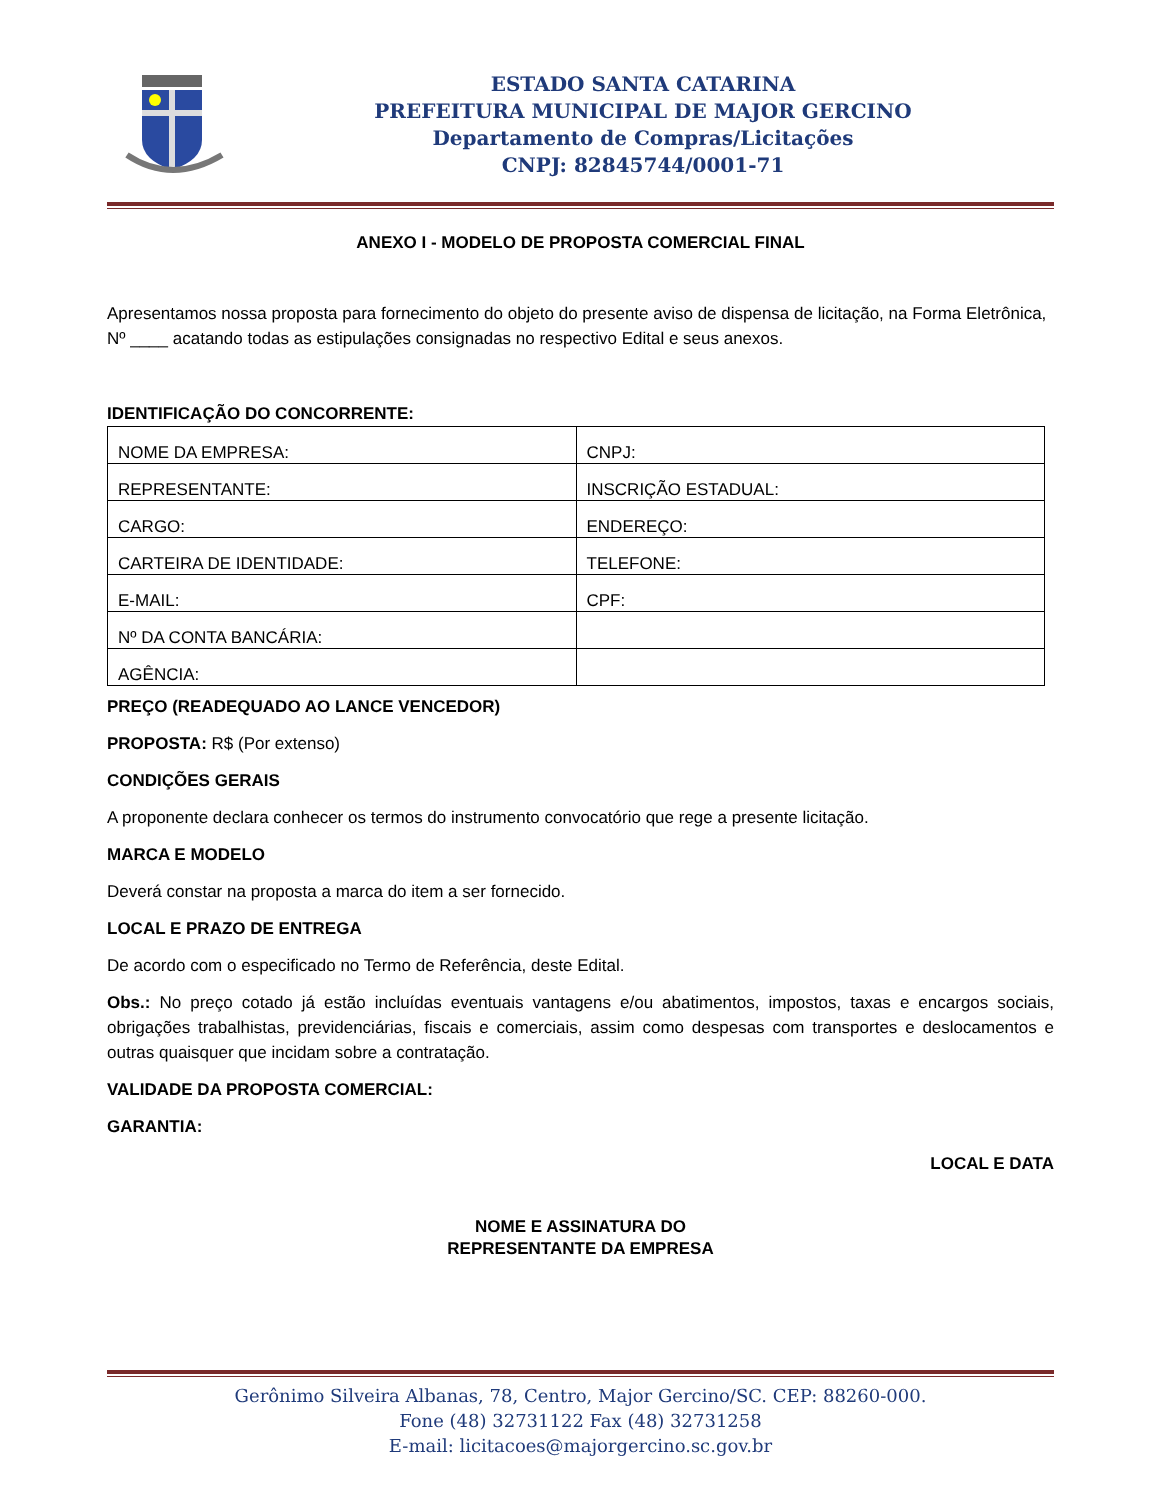ESTADO SANTA CATARINA
PREFEITURA MUNICIPAL DE MAJOR GERCINO
Departamento de Compras/Licitações
CNPJ: 82845744/0001-71
ANEXO I - MODELO DE PROPOSTA COMERCIAL FINAL
Apresentamos nossa proposta para fornecimento do objeto do presente aviso de dispensa de licitação, na Forma Eletrônica, Nº ____ acatando todas as estipulações consignadas no respectivo Edital e seus anexos.
IDENTIFICAÇÃO DO CONCORRENTE:
| NOME DA EMPRESA: | CNPJ: |
| REPRESENTANTE: | INSCRIÇÃO ESTADUAL: |
| CARGO: | ENDEREÇO: |
| CARTEIRA DE IDENTIDADE: | TELEFONE: |
| E-MAIL: | CPF: |
| Nº DA CONTA BANCÁRIA: | |
| AGÊNCIA: | |
PREÇO (READEQUADO AO LANCE VENCEDOR)
PROPOSTA: R$ (Por extenso)
CONDIÇÕES GERAIS
A proponente declara conhecer os termos do instrumento convocatório que rege a presente licitação.
MARCA E MODELO
Deverá constar na proposta a marca do item a ser fornecido.
LOCAL E PRAZO DE ENTREGA
De acordo com o especificado no Termo de Referência, deste Edital.
Obs.: No preço cotado já estão incluídas eventuais vantagens e/ou abatimentos, impostos, taxas e encargos sociais, obrigações trabalhistas, previdenciárias, fiscais e comerciais, assim como despesas com transportes e deslocamentos e outras quaisquer que incidam sobre a contratação.
VALIDADE DA PROPOSTA COMERCIAL:
GARANTIA:
LOCAL E DATA
NOME E ASSINATURA DO
REPRESENTANTE DA EMPRESA
Gerônimo Silveira Albanas, 78, Centro, Major Gercino/SC. CEP: 88260-000.
Fone (48) 32731122 Fax (48) 32731258
E-mail: licitacoes@majorgercino.sc.gov.br